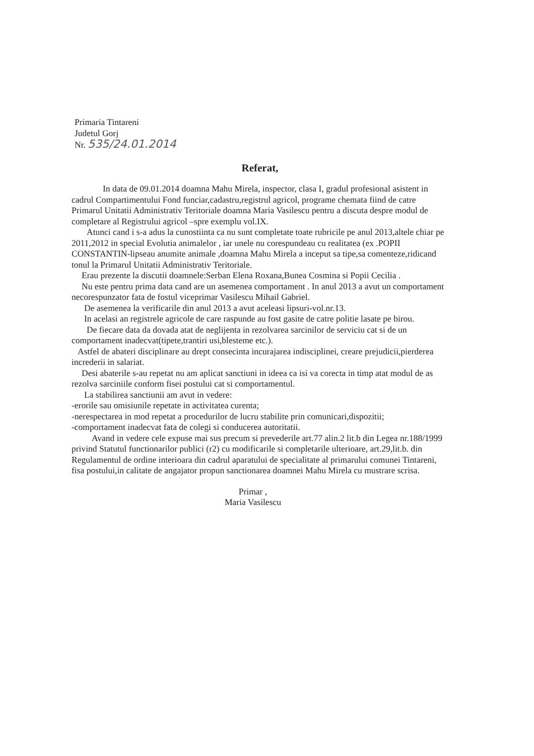Primaria Tintareni
Judetul Gorj
Nr. 535/24.01.2014
Referat,
In data de 09.01.2014 doamna Mahu Mirela, inspector, clasa I, gradul profesional asistent in cadrul Compartimentului Fond funciar,cadastru,registrul agricol, programe chemata fiind de catre Primarul Unitatii Administrativ Teritoriale doamna Maria Vasilescu pentru a discuta despre modul de completare al Registrului agricol –spre exemplu vol.IX.
Atunci cand i s-a adus la cunostiinta ca nu sunt completate toate rubricile pe anul 2013,altele chiar pe 2011,2012 in special Evolutia animalelor , iar unele nu corespundeau cu realitatea (ex .POPII CONSTANTIN-lipseau anumite animale ,doamna Mahu Mirela a inceput sa tipe,sa comenteze,ridicand tonul la Primarul Unitatii Administrativ Teritoriale.
Erau prezente la discutii doamnele:Serban Elena Roxana,Bunea Cosmina si Popii Cecilia .
Nu este pentru prima data cand are un asemenea comportament . In anul 2013 a avut un comportament necorespunzator fata de fostul viceprimar Vasilescu Mihail Gabriel.
De asemenea la verificarile din anul 2013 a avut aceleasi lipsuri-vol.nr.13.
In acelasi an registrele agricole de care raspunde au fost gasite de catre politie lasate pe birou.
De fiecare data da dovada atat de neglijenta in rezolvarea sarcinilor de serviciu cat si de un comportament inadecvat(tipete,trantiri usi,blesteme etc.).
Astfel de abateri disciplinare au drept consecinta incurajarea indisciplinei, creare prejudicii,pierderea increderii in salariat.
Desi abaterile s-au repetat nu am aplicat sanctiuni in ideea ca isi va corecta in timp atat modul de as rezolva sarciniile conform fisei postului cat si comportamentul.
La stabilirea sanctiunii am avut in vedere:
-erorile sau omisiunile repetate in activitatea curenta;
-nerespectarea in mod repetat a procedurilor de lucru stabilite prin comunicari,dispozitii;
-comportament inadecvat fata de colegi si conducerea autoritatii.
Avand in vedere cele expuse mai sus precum si prevederile art.77 alin.2 lit.b din Legea nr.188/1999 privind Statutul functionarilor publici (r2) cu modificarile si completarile ulterioare, art.29,lit.b. din Regulamentul de ordine interioara din cadrul aparatului de specialitate al primarului comunei Tintareni, fisa postului,in calitate de angajator propun sanctionarea doamnei Mahu Mirela cu mustrare scrisa.
Primar ,
Maria Vasilescu